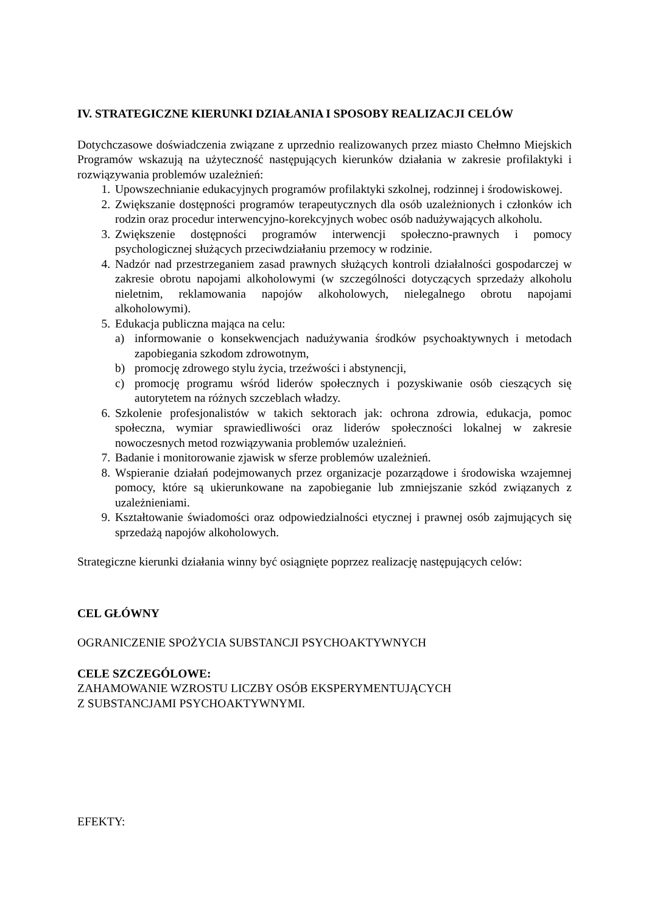IV. STRATEGICZNE KIERUNKI DZIAŁANIA I SPOSOBY REALIZACJI CELÓW
Dotychczasowe doświadczenia związane z uprzednio realizowanych przez miasto Chełmno Miejskich Programów wskazują na użyteczność następujących kierunków działania w zakresie profilaktyki i rozwiązywania problemów uzależnień:
1. Upowszechnianie edukacyjnych programów profilaktyki szkolnej, rodzinnej i środowiskowej.
2. Zwiększanie dostępności programów terapeutycznych dla osób uzależnionych i członków ich rodzin oraz procedur interwencyjno-korekcyjnych wobec osób nadużywających alkoholu.
3. Zwiększenie dostępności programów interwencji społeczno-prawnych i pomocy psychologicznej służących przeciwdziałaniu przemocy w rodzinie.
4. Nadzór nad przestrzeganiem zasad prawnych służących kontroli działalności gospodarczej w zakresie obrotu napojami alkoholowymi (w szczególności dotyczących sprzedaży alkoholu nieletnim, reklamowania napojów alkoholowych, nielegalnego obrotu napojami alkoholowymi).
5. Edukacja publiczna mająca na celu:
a) informowanie o konsekwencjach nadużywania środków psychoaktywnych i metodach zapobiegania szkodom zdrowotnym,
b) promocję zdrowego stylu życia, trzeźwości i abstynencji,
c) promocję programu wśród liderów społecznych i pozyskiwanie osób cieszących się autorytetem na różnych szczeblach władzy.
6. Szkolenie profesjonalistów w takich sektorach jak: ochrona zdrowia, edukacja, pomoc społeczna, wymiar sprawiedliwości oraz liderów społeczności lokalnej w zakresie nowoczesnych metod rozwiązywania problemów uzależnień.
7. Badanie i monitorowanie zjawisk w sferze problemów uzależnień.
8. Wspieranie działań podejmowanych przez organizacje pozarządowe i środowiska wzajemnej pomocy, które są ukierunkowane na zapobieganie lub zmniejszanie szkód związanych z uzależnieniami.
9. Kształtowanie świadomości oraz odpowiedzialności etycznej i prawnej osób zajmujących się sprzedażą napojów alkoholowych.
Strategiczne kierunki działania winny być osiągnięte poprzez realizację następujących celów:
CEL GŁÓWNY
OGRANICZENIE SPOŻYCIA SUBSTANCJI PSYCHOAKTYWNYCH
CELE SZCZEGÓLOWE:
ZAHAMOWANIE WZROSTU LICZBY OSÓB EKSPERYMENTUJĄCYCH
Z SUBSTANCJAMI PSYCHOAKTYWNYMI.
EFEKTY: